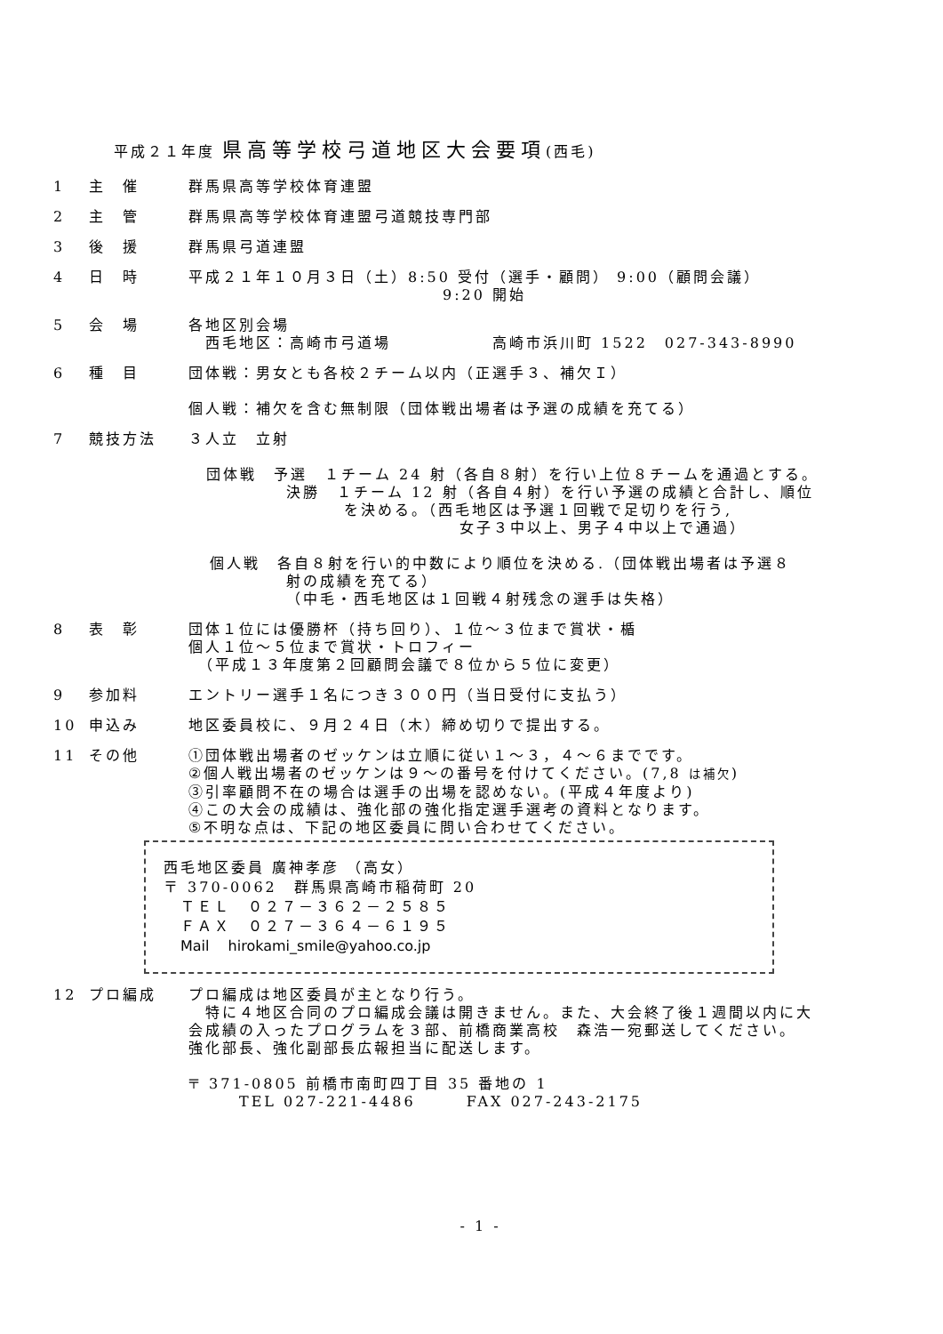平成２１年度 県高等学校弓道地区大会要項(西毛)
1 主　催 群馬県高等学校体育連盟
2 主　管 群馬県高等学校体育連盟弓道競技専門部
3 後　援 群馬県弓道連盟
4 日　時 平成２１年１０月３日（土）8:50 受付（選手・顧問） 9:00（顧問会議）
9:20 開始
5 会　場 各地区別会場
　西毛地区：高崎市弓道場　　　　　　高崎市浜川町 1522　027-343-8990
6 種　目 団体戦：男女とも各校２チーム以内（正選手３、補欠Ｉ）
個人戦：補欠を含む無制限（団体戦出場者は予選の成績を充てる）
7 競技方法 ３人立　立射
団体戦　予選　１チーム 24 射（各自８射）を行い上位８チームを通過とする。
決勝　１チーム 12 射（各自４射）を行い予選の成績と合計し、順位
を決める。（西毛地区は予選１回戦で足切りを行う,
女子３中以上、男子４中以上で通過）
個人戦　各自８射を行い的中数により順位を決める.（団体戦出場者は予選８
射の成績を充てる）
（中毛・西毛地区は１回戦４射残念の選手は失格）
8 表　彰 団体１位には優勝杯（持ち回り）、１位～３位まで賞状・楯
個人１位～５位まで賞状・トロフィー
　（平成１３年度第２回顧問会議で８位から５位に変更）
9 参加料 エントリー選手１名につき３００円（当日受付に支払う）
10 申込み 地区委員校に、９月２４日（木）締め切りで提出する。
11 その他 ①団体戦出場者のゼッケンは立順に従い１～３，４～６までです。
②個人戦出場者のゼッケンは９～の番号を付けてください。(7,8 は補欠)
③引率顧問不在の場合は選手の出場を認めない。(平成４年度より)
④この大会の成績は、強化部の強化指定選手選考の資料となります。
⑤不明な点は、下記の地区委員に問い合わせてください。
西毛地区委員 廣神孝彦 （高女）
〒 370-0062　群馬県高崎市稲荷町 20
　ＴＥＬ　０２７－３６２－２５８５
　ＦＡＸ　０２７－３６４－６１９５
　Mail　 hirokami_smile@yahoo.co.jp
12 プロ編成 プロ編成は地区委員が主となり行う。
　特に４地区合同のプロ編成会議は開きません。また、大会終了後１週間以内に大
会成績の入ったプログラムを３部、前橋商業高校　森浩一宛郵送してください。
強化部長、強化副部長広報担当に配送します。
〒 371-0805 前橋市南町四丁目 35 番地の 1
　　　TEL 027-221-4486　　　FAX 027-243-2175
- 1 -